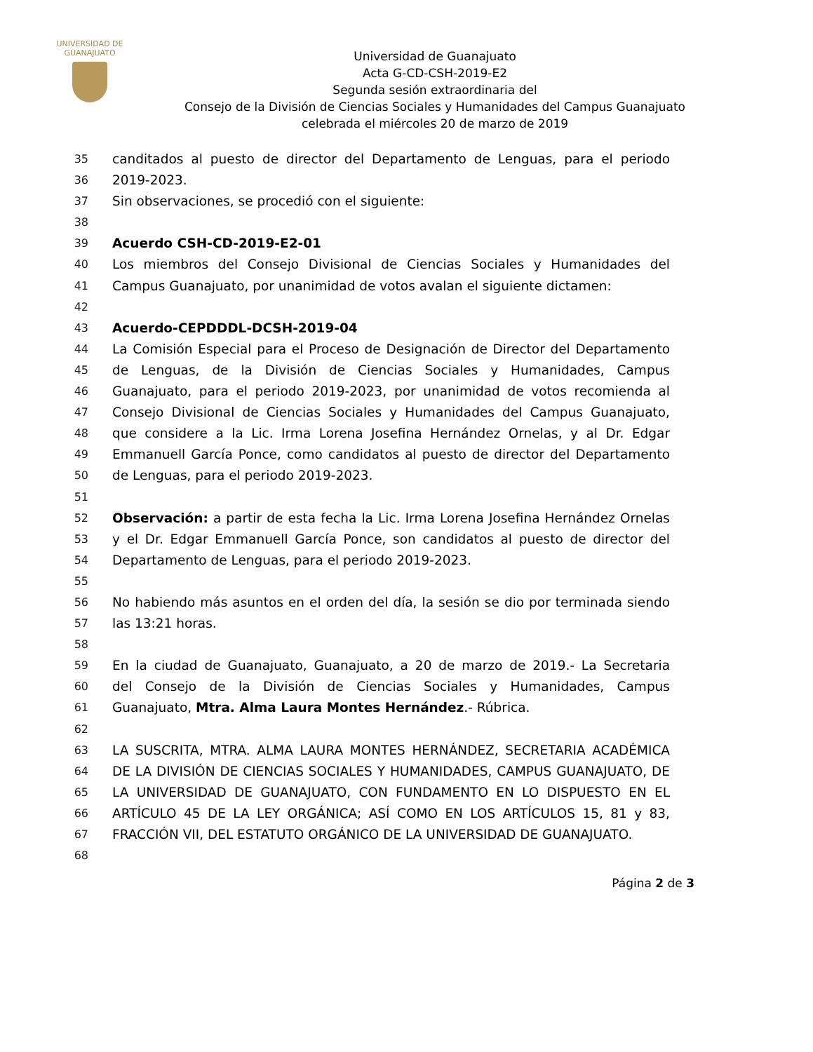UNIVERSIDAD DE
GUANAJUATO
Universidad de Guanajuato
Acta G-CD-CSH-2019-E2
Segunda sesión extraordinaria del
Consejo de la División de Ciencias Sociales y Humanidades del Campus Guanajuato
celebrada el miércoles 20 de marzo de 2019
35 canditados al puesto de director del Departamento de Lenguas, para el periodo
36 2019-2023.
37 Sin observaciones, se procedió con el siguiente:
38
39 Acuerdo CSH-CD-2019-E2-01
40 Los miembros del Consejo Divisional de Ciencias Sociales y Humanidades del
41 Campus Guanajuato, por unanimidad de votos avalan el siguiente dictamen:
42
43 Acuerdo-CEPDDDL-DCSH-2019-04
44 La Comisión Especial para el Proceso de Designación de Director del Departamento
45 de Lenguas, de la División de Ciencias Sociales y Humanidades, Campus
46 Guanajuato, para el periodo 2019-2023, por unanimidad de votos recomienda al
47 Consejo Divisional de Ciencias Sociales y Humanidades del Campus Guanajuato,
48 que considere a la Lic. Irma Lorena Josefina Hernández Ornelas, y al Dr. Edgar
49 Emmanuell García Ponce, como candidatos al puesto de director del Departamento
50 de Lenguas, para el periodo 2019-2023.
51
52 Observación: a partir de esta fecha la Lic. Irma Lorena Josefina Hernández Ornelas
53 y el Dr. Edgar Emmanuell García Ponce, son candidatos al puesto de director del
54 Departamento de Lenguas, para el periodo 2019-2023.
55
56 No habiendo más asuntos en el orden del día, la sesión se dio por terminada siendo
57 las 13:21 horas.
58
59 En la ciudad de Guanajuato, Guanajuato, a 20 de marzo de 2019.- La Secretaria
60 del Consejo de la División de Ciencias Sociales y Humanidades, Campus
61 Guanajuato, Mtra. Alma Laura Montes Hernández.- Rúbrica.
62
63 LA SUSCRITA, MTRA. ALMA LAURA MONTES HERNÁNDEZ, SECRETARIA ACADÉMICA
64 DE LA DIVISIÓN DE CIENCIAS SOCIALES Y HUMANIDADES, CAMPUS GUANAJUATO, DE
65 LA UNIVERSIDAD DE GUANAJUATO, CON FUNDAMENTO EN LO DISPUESTO EN EL
66 ARTÍCULO 45 DE LA LEY ORGÁNICA; ASÍ COMO EN LOS ARTÍCULOS 15, 81 y 83,
67 FRACCIÓN VII, DEL ESTATUTO ORGÁNICO DE LA UNIVERSIDAD DE GUANAJUATO.
68
Página 2 de 3